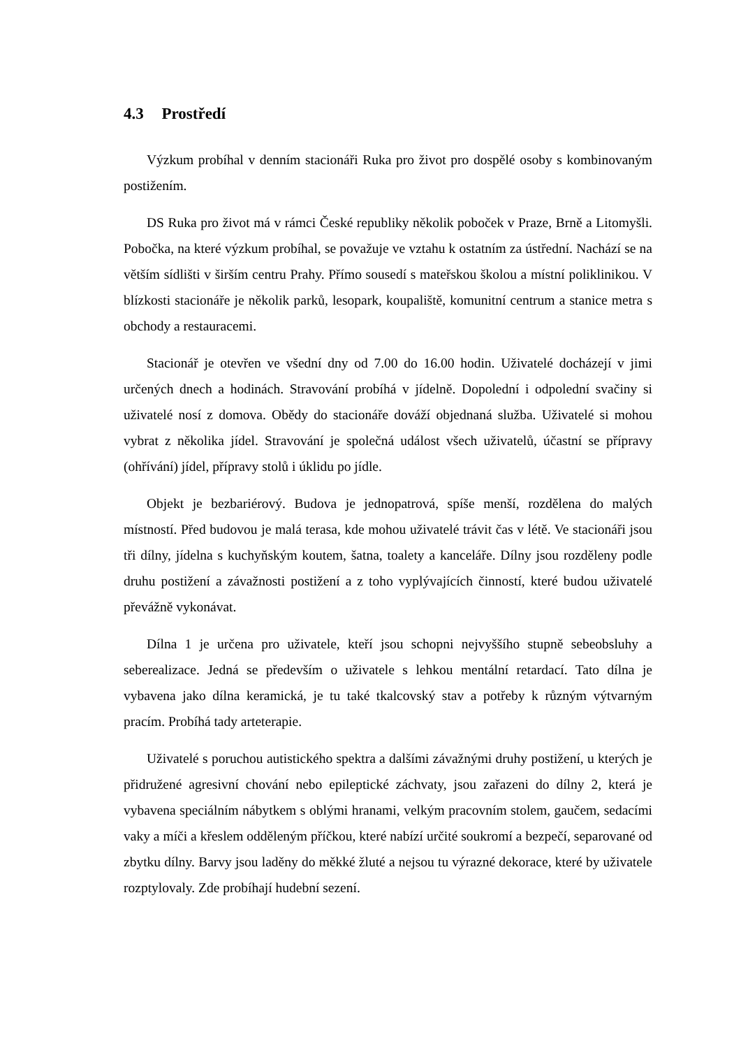4.3 Prostředí
Výzkum probíhal v denním stacionáři Ruka pro život pro dospělé osoby s kombinovaným postižením.
DS Ruka pro život má v rámci České republiky několik poboček v Praze, Brně a Litomyšli. Pobočka, na které výzkum probíhal, se považuje ve vztahu k ostatním za ústřední. Nachází se na větším sídlišti v širším centru Prahy. Přímo sousedí s mateřskou školou a místní poliklinikou. V blízkosti stacionáře je několik parků, lesopark, koupaliště, komunitní centrum a stanice metra s obchody a restauracemi.
Stacionář je otevřen ve všední dny od 7.00 do 16.00 hodin. Uživatelé docházejí v jimi určených dnech a hodinách. Stravování probíhá v jídelně. Dopolední i odpolední svačiny si uživatelé nosí z domova. Obědy do stacionáře dováží objednaná služba. Uživatelé si mohou vybrat z několika jídel. Stravování je společná událost všech uživatelů, účastní se přípravy (ohřívání) jídel, přípravy stolů i úklidu po jídle.
Objekt je bezbariérový. Budova je jednopatrová, spíše menší, rozdělena do malých místností. Před budovou je malá terasa, kde mohou uživatelé trávit čas v létě. Ve stacionáři jsou tři dílny, jídelna s kuchyňským koutem, šatna, toalety a kanceláře. Dílny jsou rozděleny podle druhu postižení a závažnosti postižení a z toho vyplývajících činností, které budou uživatelé převážně vykonávat.
Dílna 1 je určena pro uživatele, kteří jsou schopni nejvyššího stupně sebeobsluhy a seberealizace. Jedná se především o uživatele s lehkou mentální retardací. Tato dílna je vybavena jako dílna keramická, je tu také tkalcovský stav a potřeby k různým výtvarným pracím. Probíhá tady arteterapie.
Uživatelé s poruchou autistického spektra a dalšími závažnými druhy postižení, u kterých je přidružené agresivní chování nebo epileptické záchvaty, jsou zařazeni do dílny 2, která je vybavena speciálním nábytkem s oblými hranami, velkým pracovním stolem, gaučem, sedacími vaky a míči a křeslem odděleným příčkou, které nabízí určité soukromí a bezpečí, separované od zbytku dílny. Barvy jsou laděny do měkké žluté a nejsou tu výrazné dekorace, které by uživatele rozptylovaly. Zde probíhají hudební sezení.